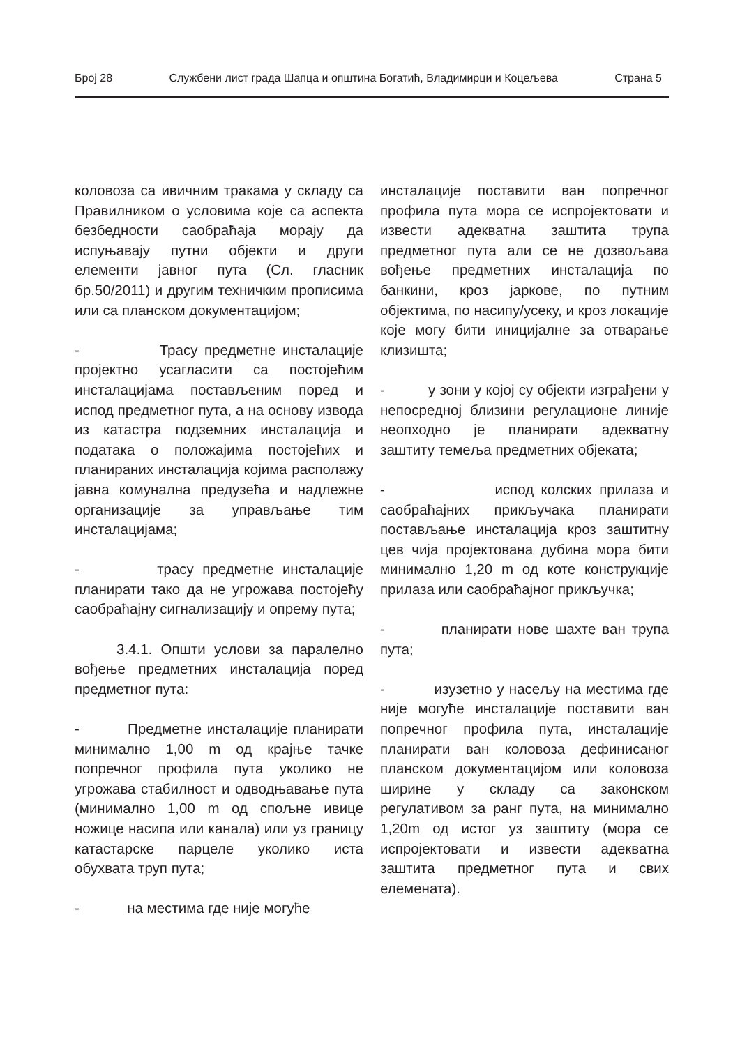Број 28 Службени лист града Шапца и општина Богатић, Владимирци и Коцељева Страна 5
коловоза са ивичним тракама у складу са Правилником о условима које са аспекта безбедности саобраћаја морају да испуњавају путни објекти и други елементи јавног пута (Сл. гласник бр.50/2011) и другим техничким прописима или са планском документацијом;
- Трасу предметне инсталације пројектно усагласити са постојећим инсталацијама постављеним поред и испод предметног пута, а на основу извода из катастра подземних инсталација и података о положајима постојећих и планираних инсталација којима располажу јавна комунална предузећа и надлежне организације за управљање тим инсталацијама;
- трасу предметне инсталације планирати тако да не угрожава постојећу саобраћајну сигнализацију и опрему пута;
3.4.1. Општи услови за паралелно вођење предметних инсталација поред предметног пута:
- Предметне инсталације планирати минимално 1,00 m од крајње тачке попречног профила пута уколико не угрожава стабилност и одводњавање пута (минимално 1,00 m од спољне ивице ножице насипа или канала) или уз границу катастарске парцеле уколико иста обухвата труп пута;
- на местима где није могуће
инсталације поставити ван попречног профила пута мора се испројектовати и извести адекватна заштита трупа предметног пута али се не дозвољава вођење предметних инсталација по банкини, кроз јаркове, по путним објектима, по насипу/усеку, и кроз локације које могу бити иницијалне за отварање клизишта;
- у зони у којој су објекти изграђени у непосредној близини регулационе линије неопходно је планирати адекватну заштиту темеља предметних објеката;
- испод колских прилаза и саобраћајних прикључака планирати постављање инсталација кроз заштитну цев чија пројектована дубина мора бити минимално 1,20 m од коте конструкције прилаза или саобраћајног прикључка;
- планирати нове шахте ван трупа пута;
- изузетно у насељу на местима где није могуће инсталације поставити ван попречног профила пута, инсталације планирати ван коловоза дефинисаног планском документацијом или коловоза ширине у складу са законском регулативом за ранг пута, на минимално 1,20m од истог уз заштиту (мора се испројектовати и извести адекватна заштита предметног пута и свих елемената).